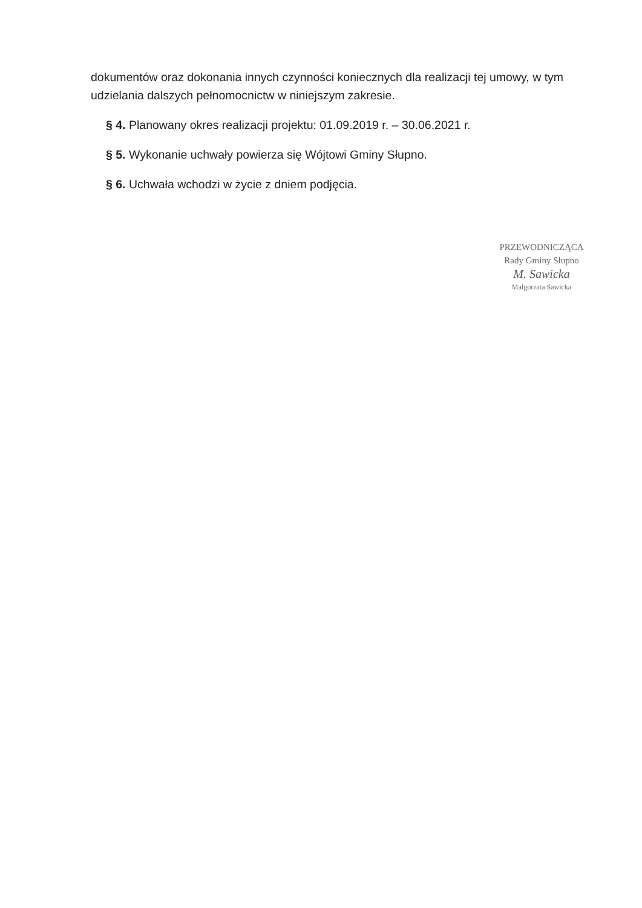dokumentów oraz dokonania innych czynności koniecznych dla realizacji tej umowy, w tym udzielania dalszych pełnomocnictw w niniejszym zakresie.
§ 4. Planowany okres realizacji projektu: 01.09.2019 r. – 30.06.2021 r.
§ 5. Wykonanie uchwały powierza się Wójtowi Gminy Słupno.
§ 6. Uchwała wchodzi w życie z dniem podjęcia.
PRZEWODNICZĄCA
Rady Gminy Słupno
M. Sawicka
Małgorzata Sawicka